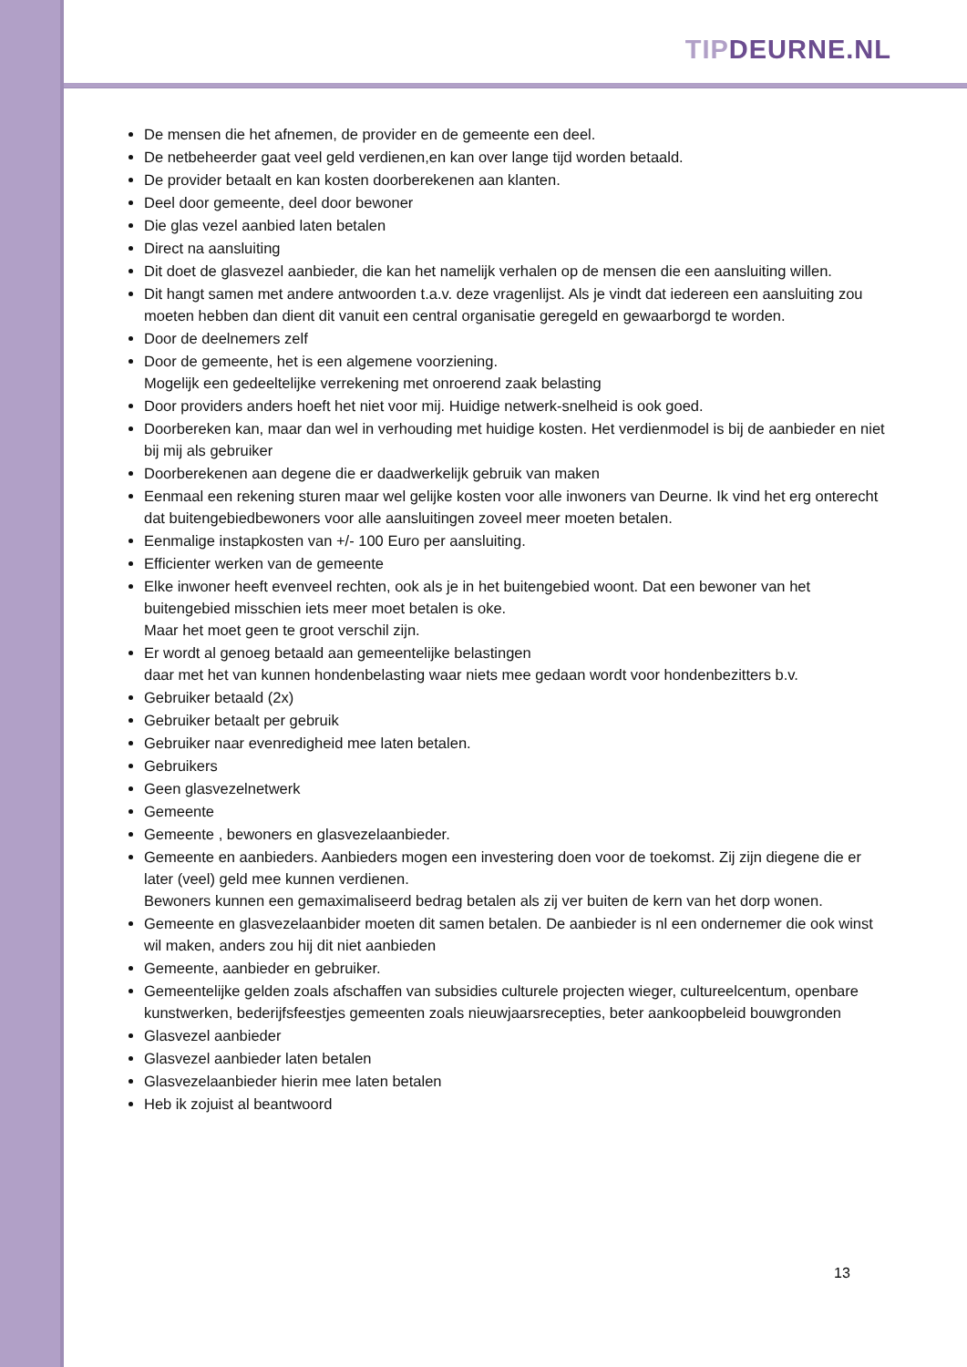TIP DEURNE.NL
De mensen die het afnemen, de provider en de gemeente een deel.
De netbeheerder gaat veel geld verdienen,en kan over lange tijd worden betaald.
De provider betaalt en kan kosten doorberekenen aan klanten.
Deel door gemeente, deel door bewoner
Die glas vezel aanbied laten betalen
Direct na aansluiting
Dit doet de glasvezel aanbieder, die kan het namelijk verhalen op de mensen die een aansluiting willen.
Dit hangt samen met andere antwoorden t.a.v. deze vragenlijst. Als je vindt dat iedereen een aansluiting zou moeten hebben dan dient dit vanuit een central organisatie geregeld en gewaarborgd te worden.
Door de deelnemers zelf
Door de gemeente, het is een algemene voorziening.
Mogelijk een gedeeltelijke verrekening met onroerend zaak belasting
Door providers anders hoeft het niet voor mij. Huidige netwerk-snelheid is ook goed.
Doorbereken kan, maar dan wel in verhouding met huidige kosten. Het verdienmodel is bij de aanbieder en niet bij mij als gebruiker
Doorberekenen aan degene die er daadwerkelijk gebruik van maken
Eenmaal een rekening sturen maar wel gelijke kosten voor alle inwoners van Deurne. Ik vind het erg onterecht dat buitengebiedbewoners voor alle aansluitingen zoveel meer moeten betalen.
Eenmalige instapkosten van +/- 100 Euro per aansluiting.
Efficienter werken van de gemeente
Elke inwoner heeft evenveel rechten, ook als je in het buitengebied woont. Dat een bewoner van het buitengebied misschien iets meer moet betalen is oke.
Maar het moet geen te groot verschil zijn.
Er wordt al genoeg betaald aan gemeentelijke belastingen
daar met het van kunnen hondenbelasting waar niets mee gedaan wordt voor hondenbezitters b.v.
Gebruiker betaald (2x)
Gebruiker betaalt per gebruik
Gebruiker naar evenredigheid mee laten betalen.
Gebruikers
Geen glasvezelnetwerk
Gemeente
Gemeente , bewoners en glasvezelaanbieder.
Gemeente en aanbieders. Aanbieders mogen een investering doen voor de toekomst. Zij zijn diegene die er later (veel) geld mee kunnen verdienen.
Bewoners kunnen een gemaximaliseerd bedrag betalen als zij ver buiten de kern van het dorp wonen.
Gemeente en glasvezelaanbider moeten dit samen betalen. De aanbieder is nl een ondernemer die ook winst wil maken, anders zou hij dit niet aanbieden
Gemeente, aanbieder en gebruiker.
Gemeentelijke gelden zoals afschaffen van subsidies culturele projecten wieger, cultureelcentum, openbare kunstwerken, bederijfsfeestjes gemeenten zoals nieuwjaarsrecepties, beter aankoopbeleid bouwgronden
Glasvezel aanbieder
Glasvezel aanbieder laten betalen
Glasvezelaanbieder hierin mee laten betalen
Heb ik zojuist al beantwoord
13